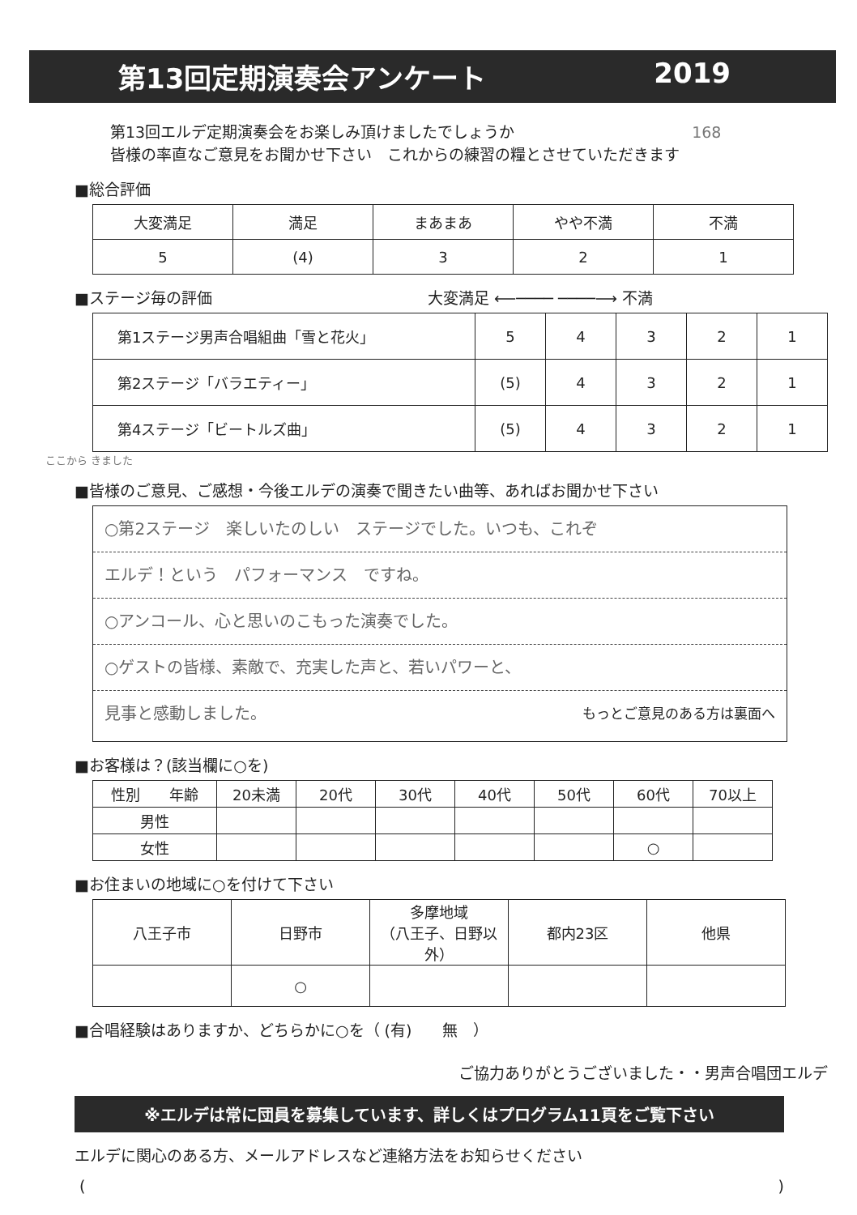第13回定期演奏会アンケート 2019
第13回エルデ定期演奏会をお楽しみ頂けましたでしょうか　168
皆様の率直なご意見をお聞かせ下さい　これからの練習の糧とさせていただきます
■総合評価
| 大変満足 | 満足 | まあまあ | やや不満 | 不満 |
| --- | --- | --- | --- | --- |
| 5 | (4) | 3 | 2 | 1 |
■ステージ毎の評価 大変満足 ⟵──── ────⟶ 不満
| 第1ステージ男声合唱組曲「雪と花火」 | 5 | 4 | 3 | 2 | 1 |
| 第2ステージ「バラエティー」 | (5) | 4 | 3 | 2 | 1 |
| 第4ステージ「ビートルズ曲」 | (5) | 4 | 3 | 2 | 1 |
ここから きました
■皆様のご意見、ご感想・今後エルデの演奏で聞きたい曲等、あればお聞かせ下さい
○第2ステージ　楽しいたのしい　ステージでした。いつも、これぞ
エルデ！という　パフォーマンス　ですね。
○アンコール、心と思いのこもった演奏でした。
○ゲストの皆様、素敵で、充実した声と、若いパワーと、
見事と感動しました。 もっとご意見のある方は裏面へ
■お客様は？(該当欄に○を)
| 性別 年齢 | 20未満 | 20代 | 30代 | 40代 | 50代 | 60代 | 70以上 |
| --- | --- | --- | --- | --- | --- | --- | --- |
| 男性 | | | | | | | |
| 女性 | | | | | | ○ | |
■お住まいの地域に○を付けて下さい
| 八王子市 | 日野市 | 多摩地域 （八王子、日野以外） | 都内23区 | 他県 |
| --- | --- | --- | --- | --- |
| | ○ | | | |
■合唱経験はありますか、どちらかに○を（ (有)　　無　）
ご協力ありがとうございました・・男声合唱団エルデ
※エルデは常に団員を募集しています、詳しくはプログラム11頁をご覧下さい
エルデに関心のある方、メールアドレスなど連絡方法をお知らせください
()